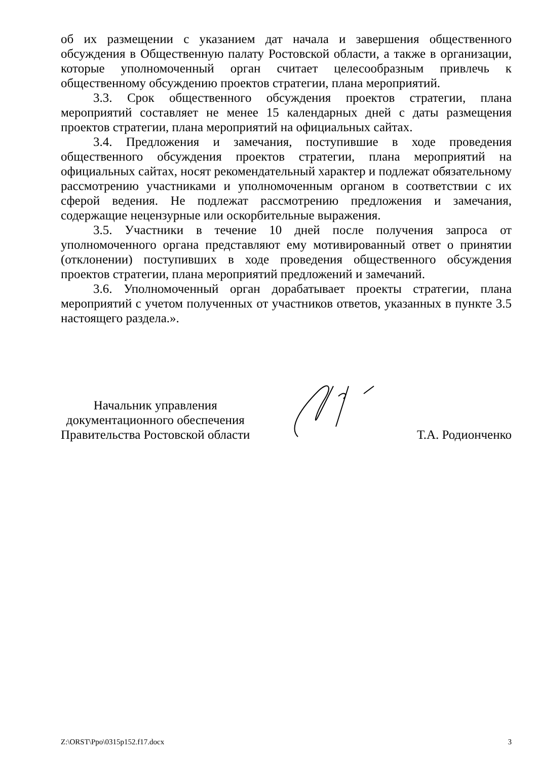об их размещении с указанием дат начала и завершения общественного обсуждения в Общественную палату Ростовской области, а также в организации, которые уполномоченный орган считает целесообразным привлечь к общественному обсуждению проектов стратегии, плана мероприятий.
3.3. Срок общественного обсуждения проектов стратегии, плана мероприятий составляет не менее 15 календарных дней с даты размещения проектов стратегии, плана мероприятий на официальных сайтах.
3.4. Предложения и замечания, поступившие в ходе проведения общественного обсуждения проектов стратегии, плана мероприятий на официальных сайтах, носят рекомендательный характер и подлежат обязательному рассмотрению участниками и уполномоченным органом в соответствии с их сферой ведения. Не подлежат рассмотрению предложения и замечания, содержащие нецензурные или оскорбительные выражения.
3.5. Участники в течение 10 дней после получения запроса от уполномоченного органа представляют ему мотивированный ответ о принятии (отклонении) поступивших в ходе проведения общественного обсуждения проектов стратегии, плана мероприятий предложений и замечаний.
3.6. Уполномоченный орган дорабатывает проекты стратегии, плана мероприятий с учетом полученных от участников ответов, указанных в пункте 3.5 настоящего раздела.».
Начальник управления
документационного обеспечения
Правительства Ростовской области
Т.А. Родионченко
Z:\ORST\Ppo\0315p152.f17.docx 3